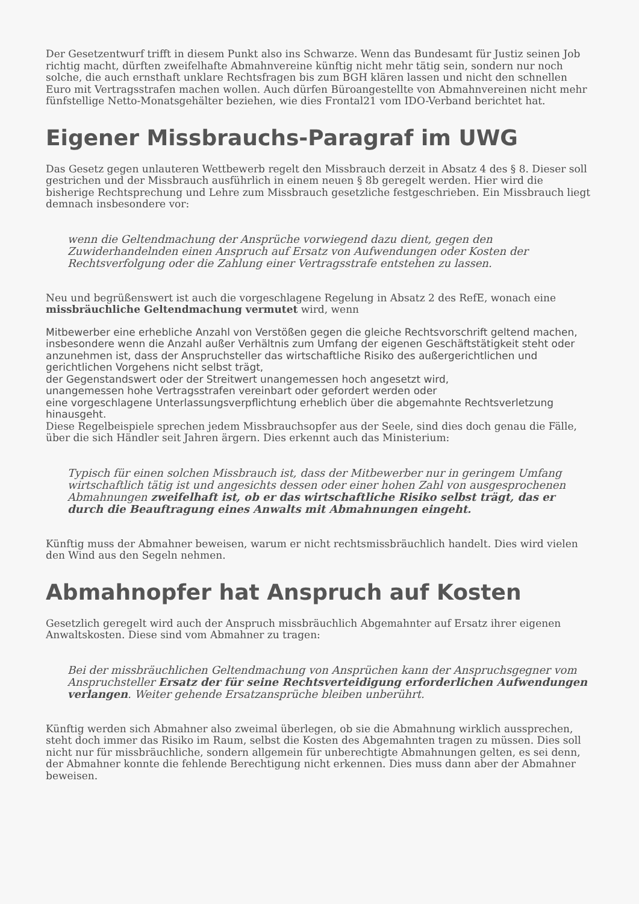Der Gesetzentwurf trifft in diesem Punkt also ins Schwarze. Wenn das Bundesamt für Justiz seinen Job richtig macht, dürften zweifelhafte Abmahnvereine künftig nicht mehr tätig sein, sondern nur noch solche, die auch ernsthaft unklare Rechtsfragen bis zum BGH klären lassen und nicht den schnellen Euro mit Vertragsstrafen machen wollen. Auch dürfen Büroangestellte von Abmahnvereinen nicht mehr fünfstellige Netto-Monatsgehälter beziehen, wie dies Frontal21 vom IDO-Verband berichtet hat.
Eigener Missbrauchs-Paragraf im UWG
Das Gesetz gegen unlauteren Wettbewerb regelt den Missbrauch derzeit in Absatz 4 des § 8. Dieser soll gestrichen und der Missbrauch ausführlich in einem neuen § 8b geregelt werden. Hier wird die bisherige Rechtsprechung und Lehre zum Missbrauch gesetzliche festgeschrieben. Ein Missbrauch liegt demnach insbesondere vor:
wenn die Geltendmachung der Ansprüche vorwiegend dazu dient, gegen den Zuwiderhandelnden einen Anspruch auf Ersatz von Aufwendungen oder Kosten der Rechtsverfolgung oder die Zahlung einer Vertragsstrafe entstehen zu lassen.
Neu und begrüßenswert ist auch die vorgeschlagene Regelung in Absatz 2 des RefE, wonach eine missbräuchliche Geltendmachung vermutet wird, wenn
Mitbewerber eine erhebliche Anzahl von Verstößen gegen die gleiche Rechtsvorschrift geltend machen, insbesondere wenn die Anzahl außer Verhältnis zum Umfang der eigenen Geschäftstätigkeit steht oder anzunehmen ist, dass der Anspruchsteller das wirtschaftliche Risiko des außergerichtlichen und gerichtlichen Vorgehens nicht selbst trägt,
der Gegenstandswert oder der Streitwert unangemessen hoch angesetzt wird,
unangemessen hohe Vertragsstrafen vereinbart oder gefordert werden oder
eine vorgeschlagene Unterlassungsverpflichtung erheblich über die abgemahnte Rechtsverletzung hinausgeht.
Diese Regelbeispiele sprechen jedem Missbrauchsopfer aus der Seele, sind dies doch genau die Fälle, über die sich Händler seit Jahren ärgern. Dies erkennt auch das Ministerium:
Typisch für einen solchen Missbrauch ist, dass der Mitbewerber nur in geringem Umfang wirtschaftlich tätig ist und angesichts dessen oder einer hohen Zahl von ausgesprochenen Abmahnungen zweifelhaft ist, ob er das wirtschaftliche Risiko selbst trägt, das er durch die Beauftragung eines Anwalts mit Abmahnungen eingeht.
Künftig muss der Abmahner beweisen, warum er nicht rechtsmissbräuchlich handelt. Dies wird vielen den Wind aus den Segeln nehmen.
Abmahnopfer hat Anspruch auf Kosten
Gesetzlich geregelt wird auch der Anspruch missbräuchlich Abgemahnter auf Ersatz ihrer eigenen Anwaltskosten. Diese sind vom Abmahner zu tragen:
Bei der missbräuchlichen Geltendmachung von Ansprüchen kann der Anspruchsgegner vom Anspruchsteller Ersatz der für seine Rechtsverteidigung erforderlichen Aufwendungen verlangen. Weiter gehende Ersatzansprüche bleiben unberührt.
Künftig werden sich Abmahner also zweimal überlegen, ob sie die Abmahnung wirklich aussprechen, steht doch immer das Risiko im Raum, selbst die Kosten des Abgemahnten tragen zu müssen. Dies soll nicht nur für missbräuchliche, sondern allgemein für unberechtigte Abmahnungen gelten, es sei denn, der Abmahner konnte die fehlende Berechtigung nicht erkennen. Dies muss dann aber der Abmahner beweisen.